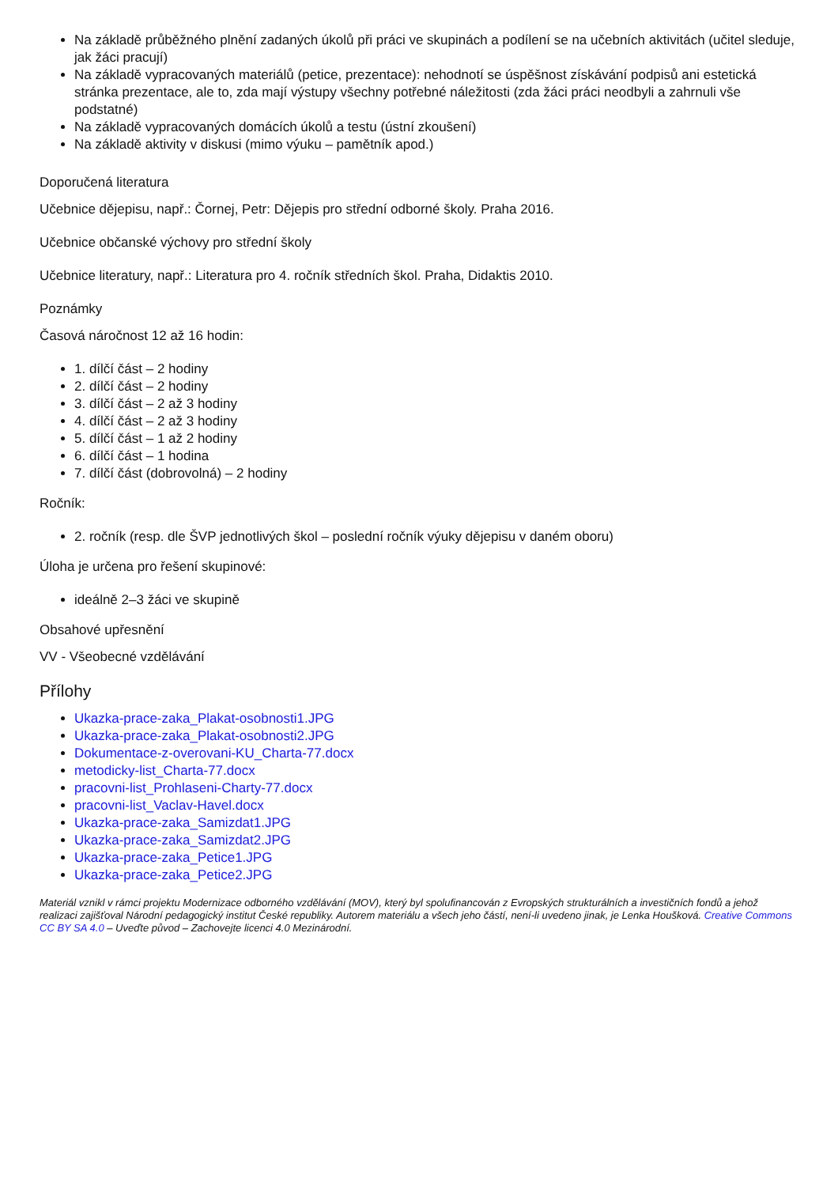Na základě průběžného plnění zadaných úkolů při práci ve skupinách a podílení se na učebních aktivitách (učitel sleduje, jak žáci pracují)
Na základě vypracovaných materiálů (petice, prezentace): nehodnotí se úspěšnost získávání podpisů ani estetická stránka prezentace, ale to, zda mají výstupy všechny potřebné náležitosti (zda žáci práci neodbyli a zahrnuli vše podstatné)
Na základě vypracovaných domácích úkolů a testu (ústní zkoušení)
Na základě aktivity v diskusi (mimo výuku – pamětník apod.)
Doporučená literatura
Učebnice dějepisu, např.: Čornej, Petr: Dějepis pro střední odborné školy. Praha 2016.
Učebnice občanské výchovy pro střední školy
Učebnice literatury, např.: Literatura pro 4. ročník středních škol. Praha, Didaktis 2010.
Poznámky
Časová náročnost 12 až 16 hodin:
1. dílčí část – 2 hodiny
2. dílčí část – 2 hodiny
3. dílčí část – 2 až 3 hodiny
4. dílčí část – 2 až 3 hodiny
5. dílčí část – 1 až 2 hodiny
6. dílčí část – 1 hodina
7. dílčí část (dobrovolná) – 2 hodiny
Ročník:
2. ročník (resp. dle ŠVP jednotlivých škol – poslední ročník výuky dějepisu v daném oboru)
Úloha je určena pro řešení skupinové:
ideálně 2–3 žáci ve skupině
Obsahové upřesnění
VV - Všeobecné vzdělávání
Přílohy
Ukazka-prace-zaka_Plakat-osobnosti1.JPG
Ukazka-prace-zaka_Plakat-osobnosti2.JPG
Dokumentace-z-overovani-KU_Charta-77.docx
metodicky-list_Charta-77.docx
pracovni-list_Prohlaseni-Charty-77.docx
pracovni-list_Vaclav-Havel.docx
Ukazka-prace-zaka_Samizdat1.JPG
Ukazka-prace-zaka_Samizdat2.JPG
Ukazka-prace-zaka_Petice1.JPG
Ukazka-prace-zaka_Petice2.JPG
Materiál vznikl v rámci projektu Modernizace odborného vzdělávání (MOV), který byl spolufinancován z Evropských strukturálních a investičních fondů a jehož realizaci zajišťoval Národní pedagogický institut České republiky. Autorem materiálu a všech jeho částí, není-li uvedeno jinak, je Lenka Houšková. Creative Commons CC BY SA 4.0 – Uveďte původ – Zachovejte licenci 4.0 Mezinárodní.